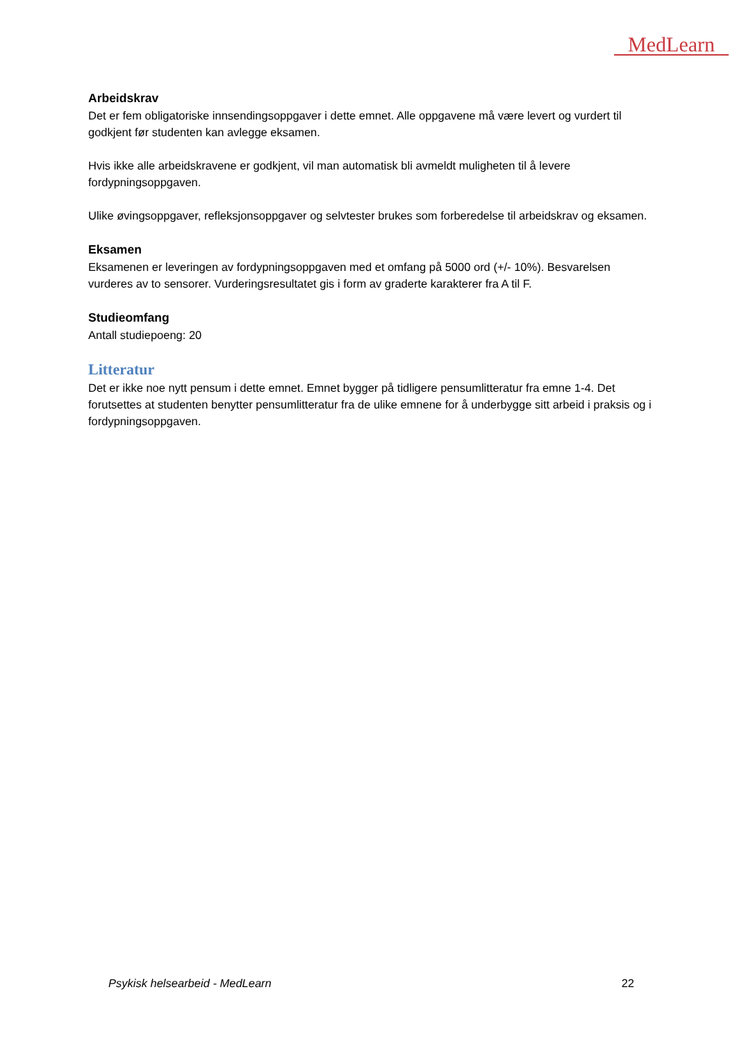MedLearn
Arbeidskrav
Det er fem obligatoriske innsendingsoppgaver i dette emnet. Alle oppgavene må være levert og vurdert til godkjent før studenten kan avlegge eksamen.
Hvis ikke alle arbeidskravene er godkjent, vil man automatisk bli avmeldt muligheten til å levere fordypningsoppgaven.
Ulike øvingsoppgaver, refleksjonsoppgaver og selvtester brukes som forberedelse til arbeidskrav og eksamen.
Eksamen
Eksamenen er leveringen av fordypningsoppgaven med et omfang på 5000 ord (+/- 10%). Besvarelsen vurderes av to sensorer. Vurderingsresultatet gis i form av graderte karakterer fra A til F.
Studieomfang
Antall studiepoeng: 20
Litteratur
Det er ikke noe nytt pensum i dette emnet. Emnet bygger på tidligere pensumlitteratur fra emne 1-4. Det forutsettes at studenten benytter pensumlitteratur fra de ulike emnene for å underbygge sitt arbeid i praksis og i fordypningsoppgaven.
Psykisk helsearbeid - MedLearn 22